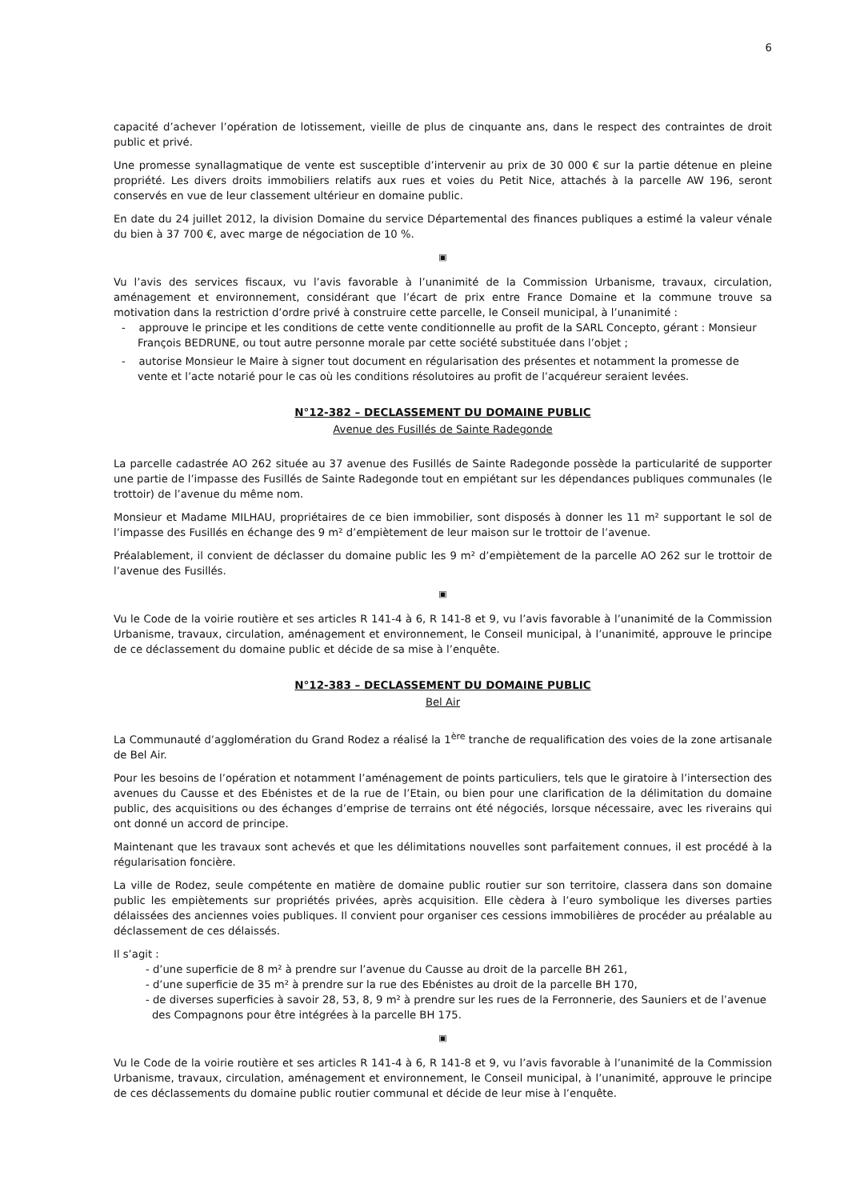6
capacité d’achever l’opération de lotissement, vieille de plus de cinquante ans, dans le respect des contraintes de droit public et privé.
Une promesse synallagmatique de vente est susceptible d’intervenir au prix de 30 000 € sur la partie détenue en pleine propriété. Les divers droits immobiliers relatifs aux rues et voies du Petit Nice, attachés à la parcelle AW 196, seront conservés en vue de leur classement ultérieur en domaine public.
En date du 24 juillet 2012, la division Domaine du service Départemental des finances publiques a estimé la valeur vénale du bien à 37 700 €, avec marge de négociation de 10 %.
▣
Vu l’avis des services fiscaux, vu l’avis favorable à l’unanimité de la Commission Urbanisme, travaux, circulation, aménagement et environnement, considérant que l’écart de prix entre France Domaine et la commune trouve sa motivation dans la restriction d’ordre privé à construire cette parcelle, le Conseil municipal, à l’unanimité :
- approuve le principe et les conditions de cette vente conditionnelle au profit de la SARL Concepto, gérant : Monsieur François BEDRUNE, ou tout autre personne morale par cette société substituée dans l’objet ;
- autorise Monsieur le Maire à signer tout document en régularisation des présentes et notamment la promesse de vente et l’acte notarié pour le cas où les conditions résolutoires au profit de l’acquéreur seraient levées.
N°12-382 – DECLASSEMENT DU DOMAINE PUBLIC
Avenue des Fusillés de Sainte Radegonde
La parcelle cadastrée AO 262 située au 37 avenue des Fusillés de Sainte Radegonde possède la particularité de supporter une partie de l’impasse des Fusillés de Sainte Radegonde tout en empiétant sur les dépendances publiques communales (le trottoir) de l’avenue du même nom.
Monsieur et Madame MILHAU, propriétaires de ce bien immobilier, sont disposés à donner les 11 m² supportant le sol de l’impasse des Fusillés en échange des 9 m² d’empiètement de leur maison sur le trottoir de l’avenue.
Préalablement, il convient de déclasser du domaine public les 9 m² d’empiètement de la parcelle AO 262 sur le trottoir de l’avenue des Fusillés.
▣
Vu le Code de la voirie routière et ses articles R 141-4 à 6, R 141-8 et 9, vu l’avis favorable à l’unanimité de la Commission Urbanisme, travaux, circulation, aménagement et environnement, le Conseil municipal, à l’unanimité, approuve le principe de ce déclassement du domaine public et décide de sa mise à l’enquête.
N°12-383 – DECLASSEMENT DU DOMAINE PUBLIC
Bel Air
La Communauté d’agglomération du Grand Rodez a réalisé la 1<sup>ère</sup> tranche de requalification des voies de la zone artisanale de Bel Air.
Pour les besoins de l’opération et notamment l’aménagement de points particuliers, tels que le giratoire à l’intersection des avenues du Causse et des Ebénistes et de la rue de l’Etain, ou bien pour une clarification de la délimitation du domaine public, des acquisitions ou des échanges d’emprise de terrains ont été négociés, lorsque nécessaire, avec les riverains qui ont donné un accord de principe.
Maintenant que les travaux sont achevés et que les délimitations nouvelles sont parfaitement connues, il est procédé à la régularisation foncière.
La ville de Rodez, seule compétente en matière de domaine public routier sur son territoire, classera dans son domaine public les empiètements sur propriétés privées, après acquisition. Elle cèdera à l’euro symbolique les diverses parties délaissées des anciennes voies publiques. Il convient pour organiser ces cessions immobilières de procéder au préalable au déclassement de ces délaissés.
Il s’agit :
- d’une superficie de 8 m² à prendre sur l’avenue du Causse au droit de la parcelle BH 261,
- d’une superficie de 35 m² à prendre sur la rue des Ebénistes au droit de la parcelle BH 170,
- de diverses superficies à savoir 28, 53, 8, 9 m² à prendre sur les rues de la Ferronnerie, des Sauniers et de l’avenue des Compagnons pour être intégrées à la parcelle BH 175.
▣
Vu le Code de la voirie routière et ses articles R 141-4 à 6, R 141-8 et 9, vu l’avis favorable à l’unanimité de la Commission Urbanisme, travaux, circulation, aménagement et environnement, le Conseil municipal, à l’unanimité, approuve le principe de ces déclassements du domaine public routier communal et décide de leur mise à l’enquête.